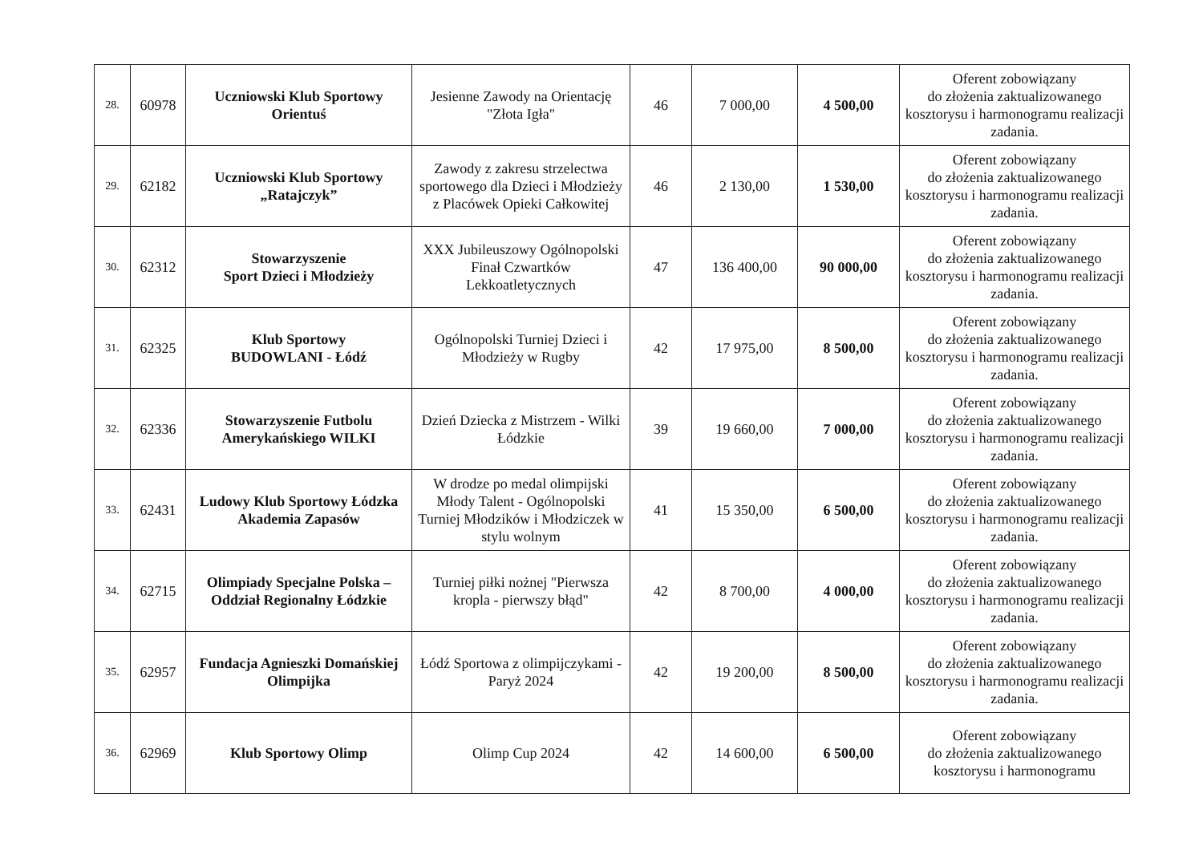| 28. | 60978 | Uczniowski Klub Sportowy Orientuś | Jesienne Zawody na Orientację "Złota Igła" | 46 | 7 000,00 | 4 500,00 | Oferent zobowiązany do złożenia zaktualizowanego kosztorysu i harmonogramu realizacji zadania. |
| 29. | 62182 | Uczniowski Klub Sportowy „Ratajczyk” | Zawody z zakresu strzelectwa sportowego dla Dzieci i Młodzieży z Placówek Opieki Całkowitej | 46 | 2 130,00 | 1 530,00 | Oferent zobowiązany do złożenia zaktualizowanego kosztorysu i harmonogramu realizacji zadania. |
| 30. | 62312 | Stowarzyszenie Sport Dzieci i Młodzieży | XXX Jubileuszowy Ogólnopolski Finał Czwartków Lekkoatletycznych | 47 | 136 400,00 | 90 000,00 | Oferent zobowiązany do złożenia zaktualizowanego kosztorysu i harmonogramu realizacji zadania. |
| 31. | 62325 | Klub Sportowy BUDOWLANI - Łódź | Ogólnopolski Turniej Dzieci i Młodzieży w Rugby | 42 | 17 975,00 | 8 500,00 | Oferent zobowiązany do złożenia zaktualizowanego kosztorysu i harmonogramu realizacji zadania. |
| 32. | 62336 | Stowarzyszenie Futbolu Amerykańskiego WILKI | Dzień Dziecka z Mistrzem - Wilki Łódzkie | 39 | 19 660,00 | 7 000,00 | Oferent zobowiązany do złożenia zaktualizowanego kosztorysu i harmonogramu realizacji zadania. |
| 33. | 62431 | Ludowy Klub Sportowy Łódzka Akademia Zapasów | W drodze po medal olimpijski Młody Talent - Ogólnopolski Turniej Młodzików i Młodziczek w stylu wolnym | 41 | 15 350,00 | 6 500,00 | Oferent zobowiązany do złożenia zaktualizowanego kosztorysu i harmonogramu realizacji zadania. |
| 34. | 62715 | Olimpiady Specjalne Polska – Oddział Regionalny Łódzkie | Turniej piłki nożnej "Pierwsza kropla - pierwszy błąd" | 42 | 8 700,00 | 4 000,00 | Oferent zobowiązany do złożenia zaktualizowanego kosztorysu i harmonogramu realizacji zadania. |
| 35. | 62957 | Fundacja Agnieszki Domańskiej Olimpijka | Łódź Sportowa z olimpijczykami - Paryż 2024 | 42 | 19 200,00 | 8 500,00 | Oferent zobowiązany do złożenia zaktualizowanego kosztorysu i harmonogramu realizacji zadania. |
| 36. | 62969 | Klub Sportowy Olimp | Olimp Cup 2024 | 42 | 14 600,00 | 6 500,00 | Oferent zobowiązany do złożenia zaktualizowanego kosztorysu i harmonogramu |